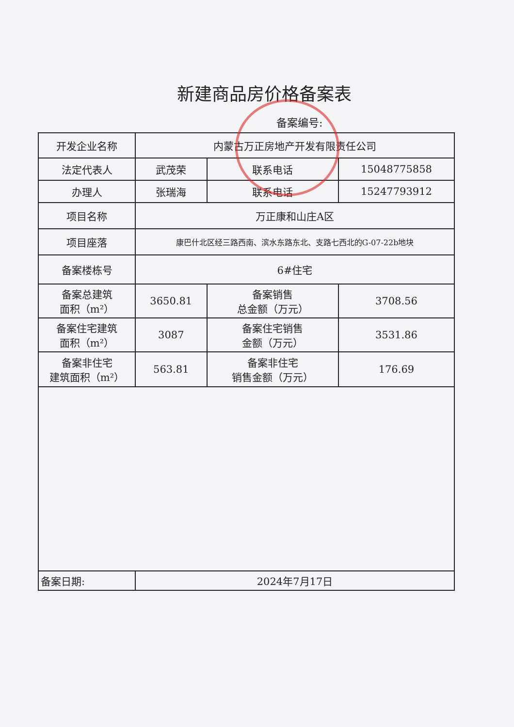新建商品房价格备案表
备案编号:
| 开发企业名称 | 内蒙古万正房地产开发有限责任公司 | | |
| 法定代表人 | 武茂荣 | 联系电话 | 15048775858 |
| 办理人 | 张瑞海 | 联系电话 | 15247793912 |
| 项目名称 | 万正康和山庄A区 | | |
| 项目座落 | 康巴什北区经三路西南、滨水东路东北、支路七西北的G-07-22b地块 | | |
| 备案楼栋号 | 6#住宅 | | |
| 备案总建筑 面积（m²） | 3650.81 | 备案销售 总金额（万元） | 3708.56 |
| 备案住宅建筑 面积（m²） | 3087 | 备案住宅销售 金额（万元） | 3531.86 |
| 备案非住宅 建筑面积（m²） | 563.81 | 备案非住宅 销售金额（万元） | 176.69 |
| 备案日期: | 2024年7月17日 | | |